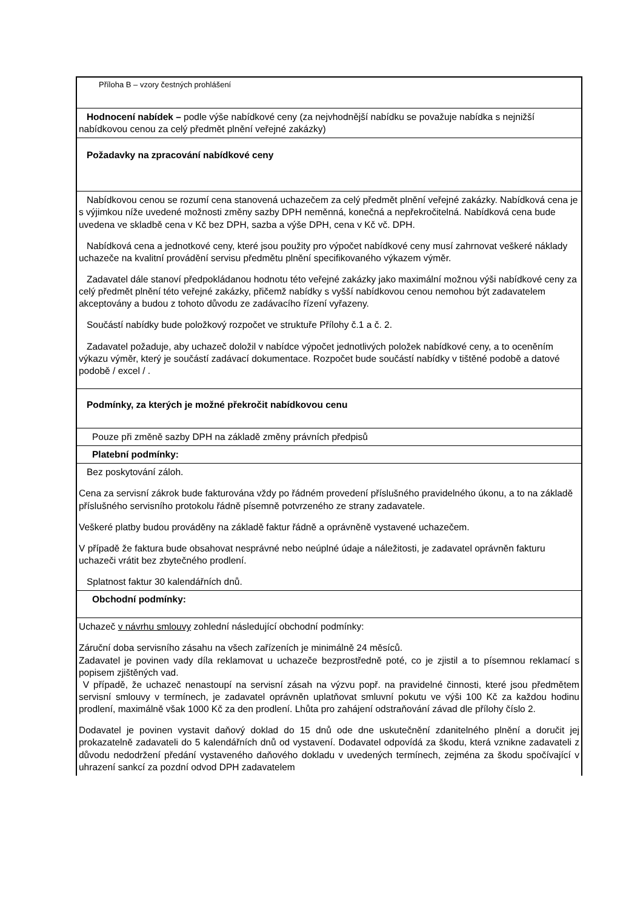| Příloha B – vzory čestných prohlášení |
| Hodnocení nabídek – podle výše nabídkové ceny (za nejvhodnější nabídku se považuje nabídka s nejnižší nabídkovou cenou za celý předmět plnění veřejné zakázky) |
| Požadavky na zpracování nabídkové ceny |
| Nabídkovou cenou se rozumí cena stanovená uchazečem za celý předmět plnění veřejné zakázky. Nabídková cena je s výjimkou níže uvedené možnosti změny sazby DPH neměnná, konečná a nepřekročitelná. Nabídková cena bude uvedena ve skladbě cena v Kč bez DPH, sazba a výše DPH, cena v Kč vč. DPH. Nabídková cena a jednotkové ceny, které jsou použity pro výpočet nabídkové ceny musí zahrnovat veškeré náklady uchazeče na kvalitní provádění servisu předmětu plnění specifikovaného výkazem výměr. Zadavatel dále stanoví předpokládanou hodnotu této veřejné zakázky jako maximální možnou výši nabídkové ceny za celý předmět plnění této veřejné zakázky, přičemž nabídky s vyšší nabídkovou cenou nemohou být zadavatelem akceptovány a budou z tohoto důvodu ze zadávacího řízení vyřazeny. Součástí nabídky bude položkový rozpočet ve struktuře Přílohy č.1 a č. 2. Zadavatel požaduje, aby uchazeč doložil v nabídce výpočet jednotlivých položek nabídkové ceny, a to oceněním výkazu výměr, který je součástí zadávací dokumentace. Rozpočet bude součástí nabídky v tištěné podobě a datové podobě / excel / . |
| Podmínky, za kterých je možné překročit nabídkovou cenu |
| Pouze při změně sazby DPH na základě změny právních předpisů |
| Platební podmínky: |
| Bez poskytování záloh. Cena za servisní zákrok bude fakturována vždy po řádném provedení příslušného pravidelného úkonu, a to na základě příslušného servisního protokolu řádně písemně potvrzeného ze strany zadavatele. Veškeré platby budou prováděny na základě faktur řádně a oprávněně vystavené uchazečem. V případě že faktura bude obsahovat nesprávné nebo neúplné údaje a náležitosti, je zadavatel oprávněn fakturu uchazeči vrátit bez zbytečného prodlení. Splatnost faktur 30 kalendářních dnů. |
| Obchodní podmínky: |
| Uchazeč v návrhu smlouvy zohlední následující obchodní podmínky: Záruční doba servisního zásahu na všech zařízeních je minimálně 24 měsíců. Zadavatel je povinen vady díla reklamovat u uchazeče bezprostředně poté, co je zjistil a to písemnou reklamací s popisem zjištěných vad. V případě, že uchazeč nenastoupí na servisní zásah na výzvu popř. na pravidelné činnosti, které jsou předmětem servisní smlouvy v termínech, je zadavatel oprávněn uplatňovat smluvní pokutu ve výši 100 Kč za každou hodinu prodlení, maximálně však 1000 Kč za den prodlení. Lhůta pro zahájení odstraňování závad dle přílohy číslo 2. Dodavatel je povinen vystavit daňový doklad do 15 dnů ode dne uskutečnění zdanitelného plnění a doručit jej prokazatelně zadavateli do 5 kalendářních dnů od vystavení. Dodavatel odpovídá za škodu, která vznikne zadavateli z důvodu nedodržení předání vystaveného daňového dokladu v uvedených termínech, zejména za škodu spočívající v uhrazení sankcí za pozdní odvod DPH zadavatelem |